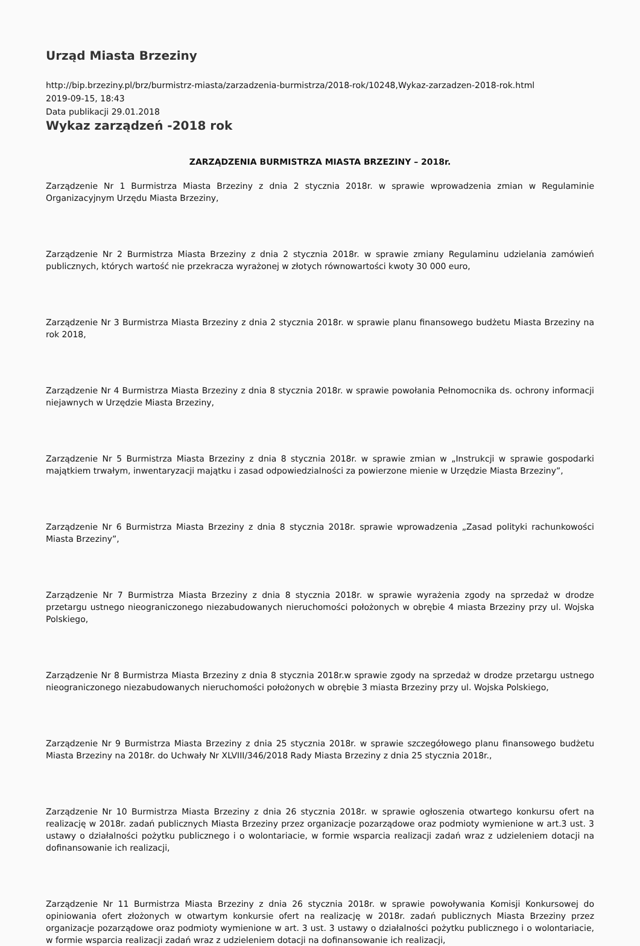Urząd Miasta Brzeziny
http://bip.brzeziny.pl/brz/burmistrz-miasta/zarzadzenia-burmistrza/2018-rok/10248,Wykaz-zarzadzen-2018-rok.html
2019-09-15, 18:43
Data publikacji 29.01.2018
Wykaz zarządzeń -2018 rok
ZARZĄDZENIA BURMISTRZA MIASTA BRZEZINY – 2018r.
Zarządzenie Nr 1 Burmistrza Miasta Brzeziny z dnia 2 stycznia 2018r. w sprawie wprowadzenia zmian w Regulaminie Organizacyjnym Urzędu Miasta Brzeziny,
Zarządzenie Nr 2 Burmistrza Miasta Brzeziny z dnia 2 stycznia 2018r. w sprawie zmiany Regulaminu udzielania zamówień publicznych, których wartość nie przekracza wyrażonej w złotych równowartości kwoty 30 000 euro,
Zarządzenie Nr 3 Burmistrza Miasta Brzeziny z dnia 2 stycznia 2018r. w sprawie planu finansowego budżetu Miasta Brzeziny na rok 2018,
Zarządzenie Nr 4 Burmistrza Miasta Brzeziny z dnia 8 stycznia 2018r. w sprawie powołania Pełnomocnika ds. ochrony informacji niejawnych w Urzędzie Miasta Brzeziny,
Zarządzenie Nr 5 Burmistrza Miasta Brzeziny z dnia 8 stycznia 2018r. w sprawie zmian w „Instrukcji w sprawie gospodarki majątkiem trwałym, inwentaryzacji majątku i zasad odpowiedzialności za powierzone mienie w Urzędzie Miasta Brzeziny”,
Zarządzenie Nr 6 Burmistrza Miasta Brzeziny z dnia 8 stycznia 2018r. sprawie wprowadzenia „Zasad polityki rachunkowości Miasta Brzeziny”,
Zarządzenie Nr 7 Burmistrza Miasta Brzeziny z dnia 8 stycznia 2018r. w sprawie wyrażenia zgody na sprzedaż w drodze przetargu ustnego nieograniczonego niezabudowanych nieruchomości położonych w obrębie 4 miasta Brzeziny przy ul. Wojska Polskiego,
Zarządzenie Nr 8 Burmistrza Miasta Brzeziny z dnia 8 stycznia 2018r.w sprawie zgody na sprzedaż w drodze przetargu ustnego nieograniczonego niezabudowanych nieruchomości położonych w obrębie 3 miasta Brzeziny przy ul. Wojska Polskiego,
Zarządzenie Nr 9 Burmistrza Miasta Brzeziny z dnia 25 stycznia 2018r. w sprawie szczegółowego planu finansowego budżetu Miasta Brzeziny na 2018r. do Uchwały Nr XLVIII/346/2018 Rady Miasta Brzeziny z dnia 25 stycznia 2018r.,
Zarządzenie Nr 10 Burmistrza Miasta Brzeziny z dnia 26 stycznia 2018r. w sprawie ogłoszenia otwartego konkursu ofert na realizację w 2018r. zadań publicznych Miasta Brzeziny przez organizacje pozarządowe oraz podmioty wymienione w art.3 ust. 3 ustawy o działalności pożytku publicznego i o wolontariacie, w formie wsparcia realizacji zadań wraz z udzieleniem dotacji na dofinansowanie ich realizacji,
Zarządzenie Nr 11 Burmistrza Miasta Brzeziny z dnia 26 stycznia 2018r. w sprawie powoływania Komisji Konkursowej do opiniowania ofert złożonych w otwartym konkursie ofert na realizację w 2018r. zadań publicznych Miasta Brzeziny przez organizacje pozarządowe oraz podmioty wymienione w art. 3 ust. 3 ustawy o działalności pożytku publicznego i o wolontariacie, w formie wsparcia realizacji zadań wraz z udzieleniem dotacji na dofinansowanie ich realizacji,